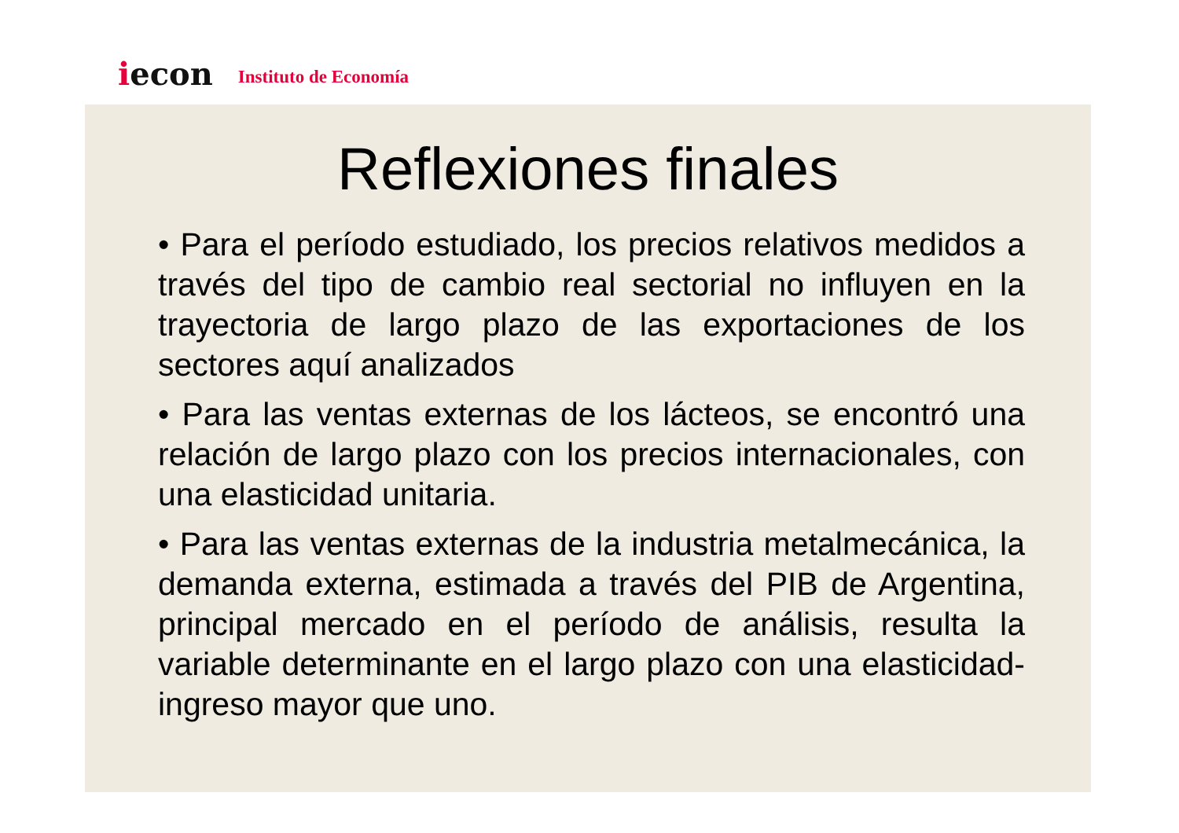iecon
Instituto de Economía
Reflexiones finales
• Para el período estudiado, los precios relativos medidos a través del tipo de cambio real sectorial no influyen en la trayectoria de largo plazo de las exportaciones de los sectores aquí analizados
• Para las ventas externas de los lácteos, se encontró una relación de largo plazo con los precios internacionales, con una elasticidad unitaria.
• Para las ventas externas de la industria metalmecánica, la demanda externa, estimada a través del PIB de Argentina, principal mercado en el período de análisis, resulta la variable determinante en el largo plazo con una elasticidad-ingreso mayor que uno.